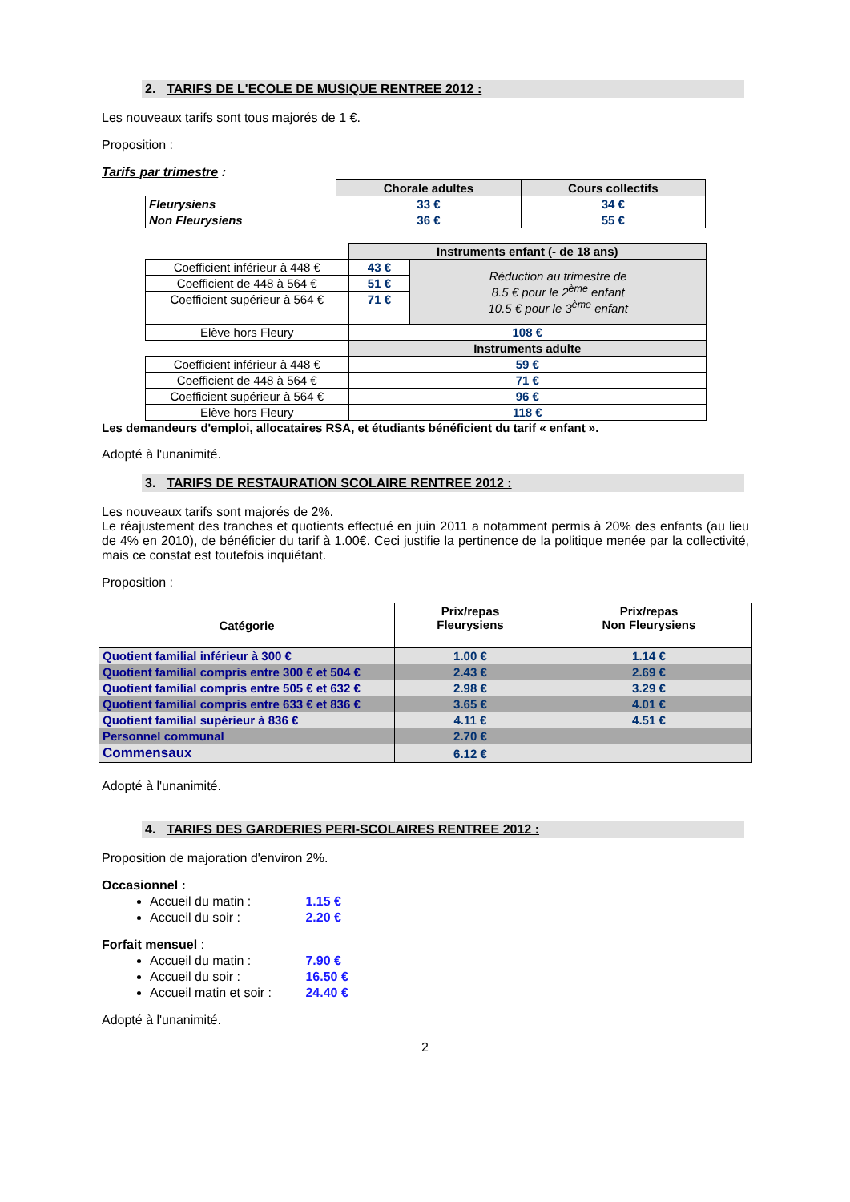2. TARIFS DE L'ECOLE DE MUSIQUE RENTREE 2012 :
Les nouveaux tarifs sont tous majorés de 1 €.
Proposition :
Tarifs par trimestre :
| | Chorale adultes | Cours collectifs |
| Fleurysiens | 33 € | 34 € |
| Non Fleurysiens | 36 € | 55 € |
| | Instruments enfant (- de 18 ans) | |
| Coefficient inférieur à 448 € | 43 € | Réduction au trimestre de 8.5 € pour le 2<sup>ème</sup> enfant 10.5 € pour le 3<sup>ème</sup> enfant |
| Coefficient de 448 à 564 € | 51 € | |
| Coefficient supérieur à 564 € | 71 € | |
| Elève hors Fleury | 108 € | |
| | Instruments adulte | |
| Coefficient inférieur à 448 € | 59 € | |
| Coefficient de 448 à 564 € | 71 € | |
| Coefficient supérieur à 564 € | 96 € | |
| Elève hors Fleury | 118 € | |
Les demandeurs d'emploi, allocataires RSA, et étudiants bénéficient du tarif « enfant ».
Adopté à l'unanimité.
3. TARIFS DE RESTAURATION SCOLAIRE RENTREE 2012 :
Les nouveaux tarifs sont majorés de 2%.
Le réajustement des tranches et quotients effectué en juin 2011 a notamment permis à 20% des enfants (au lieu de 4% en 2010), de bénéficier du tarif à 1.00€. Ceci justifie la pertinence de la politique menée par la collectivité, mais ce constat est toutefois inquiétant.
Proposition :
| Catégorie | Prix/repas Fleurysiens | Prix/repas Non Fleurysiens |
| --- | --- | --- |
| Quotient familial inférieur à 300 € | 1.00 € | 1.14 € |
| Quotient familial compris entre 300 € et 504 € | 2.43 € | 2.69 € |
| Quotient familial compris entre 505 € et 632 € | 2.98 € | 3.29 € |
| Quotient familial compris entre 633 € et 836 € | 3.65 € | 4.01 € |
| Quotient familial supérieur à 836 € | 4.11 € | 4.51 € |
| Personnel communal | 2.70 € | |
| Commensaux | 6.12 € | |
Adopté à l'unanimité.
4. TARIFS DES GARDERIES PERI-SCOLAIRES RENTREE 2012 :
Proposition de majoration d'environ 2%.
Occasionnel :
Accueil du matin : 1.15 €
Accueil du soir : 2.20 €
Forfait mensuel :
Accueil du matin : 7.90 €
Accueil du soir : 16.50 €
Accueil matin et soir : 24.40 €
Adopté à l'unanimité.
2